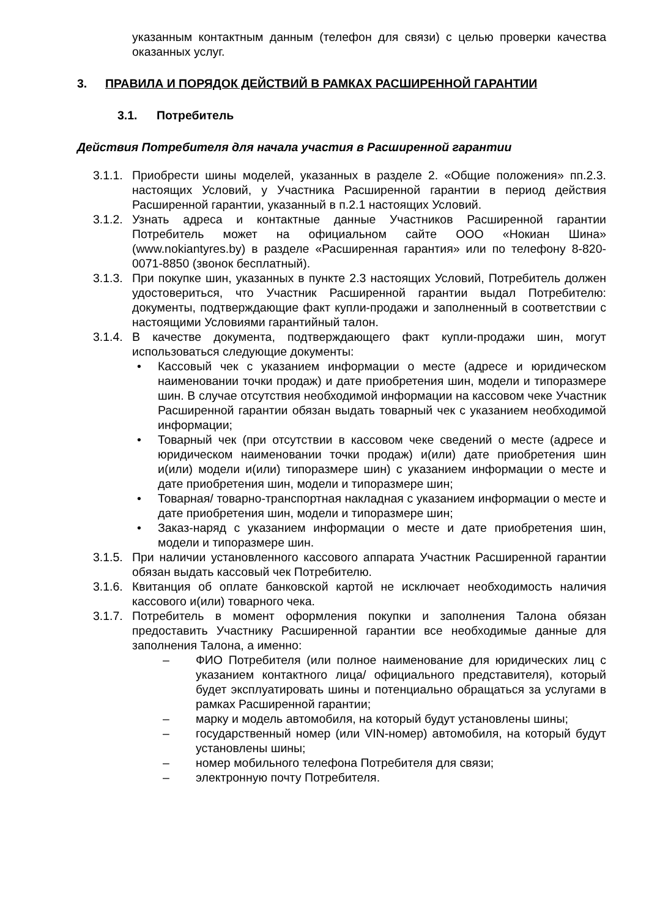указанным контактным данным (телефон для связи) с целью проверки качества оказанных услуг.
3. ПРАВИЛА И ПОРЯДОК ДЕЙСТВИЙ В РАМКАХ РАСШИРЕННОЙ ГАРАНТИИ
3.1. Потребитель
Действия Потребителя для начала участия в Расширенной гарантии
3.1.1.
Приобрести шины моделей, указанных в разделе 2. «Общие положения» пп.2.3. настоящих Условий, у Участника Расширенной гарантии в период действия Расширенной гарантии, указанный в п.2.1 настоящих Условий.
3.1.2.
Узнать адреса и контактные данные Участников Расширенной гарантии Потребитель может на официальном сайте ООО «Нокиан Шина» (www.nokiantyres.by) в разделе «Расширенная гарантия» или по телефону 8-820-0071-8850 (звонок бесплатный).
3.1.3.
При покупке шин, указанных в пункте 2.3 настоящих Условий, Потребитель должен удостовериться, что Участник Расширенной гарантии выдал Потребителю: документы, подтверждающие факт купли-продажи и заполненный в соответствии с настоящими Условиями гарантийный талон.
3.1.4.
В качестве документа, подтверждающего факт купли-продажи шин, могут использоваться следующие документы:
• Кассовый чек с указанием информации о месте (адресе и юридическом наименовании точки продаж) и дате приобретения шин, модели и типоразмере шин. В случае отсутствия необходимой информации на кассовом чеке Участник Расширенной гарантии обязан выдать товарный чек с указанием необходимой информации;
• Товарный чек (при отсутствии в кассовом чеке сведений о месте (адресе и юридическом наименовании точки продаж) и(или) дате приобретения шин и(или) модели и(или) типоразмере шин) с указанием информации о месте и дате приобретения шин, модели и типоразмере шин;
• Товарная/ товарно-транспортная накладная с указанием информации о месте и дате приобретения шин, модели и типоразмере шин;
• Заказ-наряд с указанием информации о месте и дате приобретения шин, модели и типоразмере шин.
3.1.5.
При наличии установленного кассового аппарата Участник Расширенной гарантии обязан выдать кассовый чек Потребителю.
3.1.6.
Квитанция об оплате банковской картой не исключает необходимость наличия кассового и(или) товарного чека.
3.1.7.
Потребитель в момент оформления покупки и заполнения Талона обязан предоставить Участнику Расширенной гарантии все необходимые данные для заполнения Талона, а именно:
– ФИО Потребителя (или полное наименование для юридических лиц с указанием контактного лица/ официального представителя), который будет эксплуатировать шины и потенциально обращаться за услугами в рамках Расширенной гарантии;
– марку и модель автомобиля, на который будут установлены шины;
– государственный номер (или VIN-номер) автомобиля, на который будут установлены шины;
– номер мобильного телефона Потребителя для связи;
– электронную почту Потребителя.